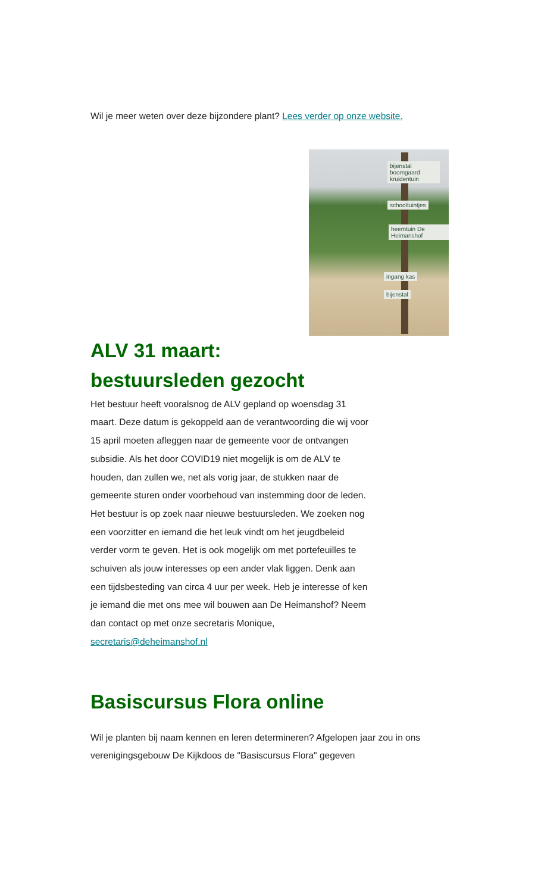Wil je meer weten over deze bijzondere plant? Lees verder op onze website.
bijenstal boomgaard kruidentuin
schooltuintjes
heemtuin De Heimanshof
ingang kas
bijenstal
ALV 31 maart:
bestuursleden gezocht
Het bestuur heeft vooralsnog de ALV gepland op woensdag 31 maart. Deze datum is gekoppeld aan de verantwoording die wij voor 15 april moeten afleggen naar de gemeente voor de ontvangen subsidie. Als het door COVID19 niet mogelijk is om de ALV te houden, dan zullen we, net als vorig jaar, de stukken naar de gemeente sturen onder voorbehoud van instemming door de leden.
Het bestuur is op zoek naar nieuwe bestuursleden. We zoeken nog een voorzitter en iemand die het leuk vindt om het jeugdbeleid verder vorm te geven. Het is ook mogelijk om met portefeuilles te schuiven als jouw interesses op een ander vlak liggen. Denk aan een tijdsbesteding van circa 4 uur per week. Heb je interesse of ken je iemand die met ons mee wil bouwen aan De Heimanshof? Neem dan contact op met onze secretaris Monique, secretaris@deheimanshof.nl
Basiscursus Flora online
Wil je planten bij naam kennen en leren determineren? Afgelopen jaar zou in ons verenigingsgebouw De Kijkdoos de "Basiscursus Flora" gegeven